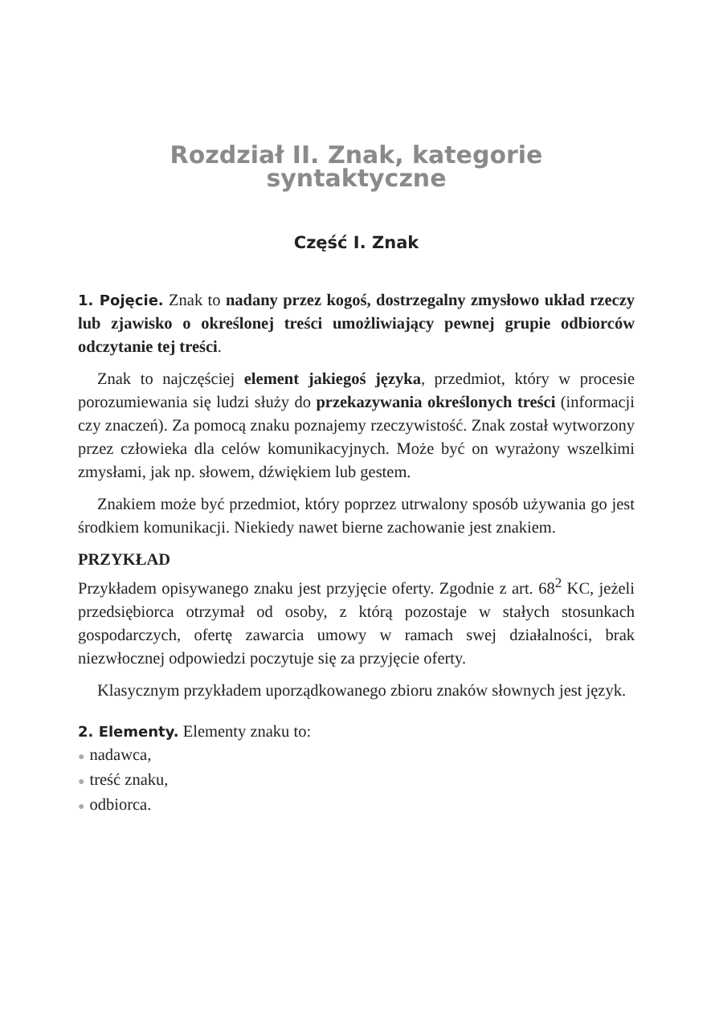Rozdział II. Znak, kategorie syntaktyczne
Część I. Znak
1. Pojęcie. Znak to nadany przez kogoś, dostrzegalny zmysłowo układ rzeczy lub zjawisko o określonej treści umożliwiający pewnej grupie odbiorców odczytanie tej treści.
Znak to najczęściej element jakiegoś języka, przedmiot, który w procesie porozumiewania się ludzi służy do przekazywania określonych treści (informacji czy znaczeń). Za pomocą znaku poznajemy rzeczywistość. Znak został wytworzony przez człowieka dla celów komunikacyjnych. Może być on wyrażony wszelkimi zmysłami, jak np. słowem, dźwiękiem lub gestem.
Znakiem może być przedmiot, który poprzez utrwalony sposób używania go jest środkiem komunikacji. Niekiedy nawet bierne zachowanie jest znakiem.
PRZYKŁAD
Przykładem opisywanego znaku jest przyjęcie oferty. Zgodnie z art. 68<sup>2</sup> KC, jeżeli przedsiębiorca otrzymał od osoby, z którą pozostaje w stałych stosunkach gospodarczych, ofertę zawarcia umowy w ramach swej działalności, brak niezwłocznej odpowiedzi poczytuje się za przyjęcie oferty.
Klasycznym przykładem uporządkowanego zbioru znaków słownych jest język.
2. Elementy. Elementy znaku to:
● nadawca,
● treść znaku,
● odbiorca.